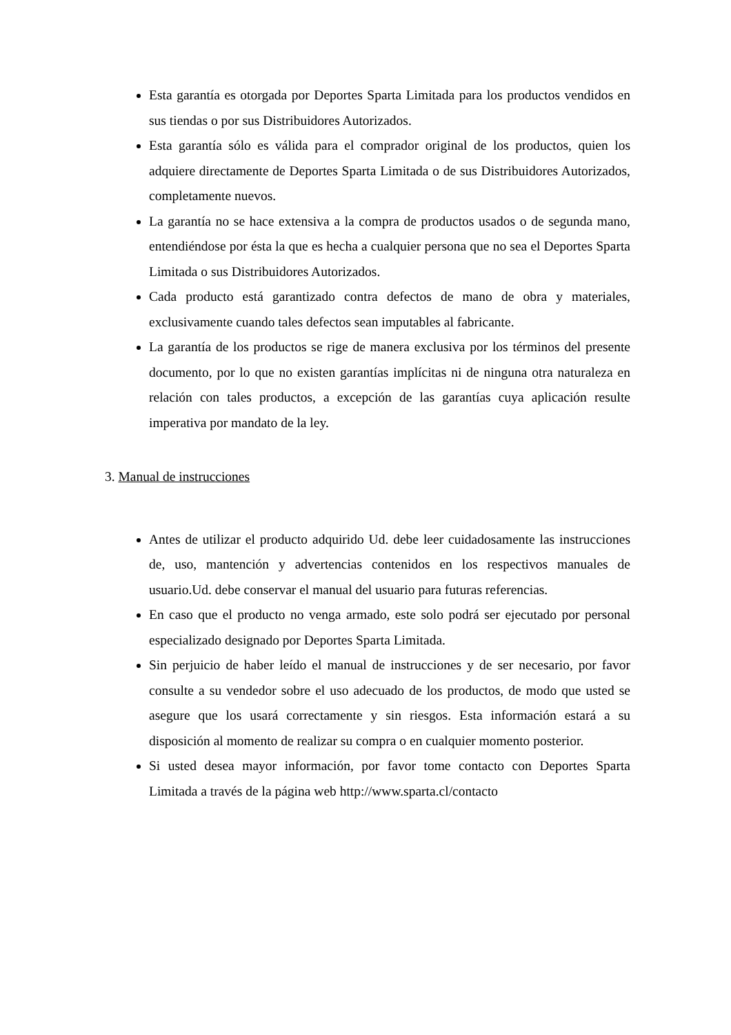Esta garantía es otorgada por Deportes Sparta Limitada para los productos vendidos en sus tiendas o por sus Distribuidores Autorizados.
Esta garantía sólo es válida para el comprador original de los productos, quien los adquiere directamente de Deportes Sparta Limitada o de sus Distribuidores Autorizados, completamente nuevos.
La garantía no se hace extensiva a la compra de productos usados o de segunda mano, entendiéndose por ésta la que es hecha a cualquier persona que no sea el Deportes Sparta Limitada o sus Distribuidores Autorizados.
Cada producto está garantizado contra defectos de mano de obra y materiales, exclusivamente cuando tales defectos sean imputables al fabricante.
La garantía de los productos se rige de manera exclusiva por los términos del presente documento, por lo que no existen garantías implícitas ni de ninguna otra naturaleza en relación con tales productos, a excepción de las garantías cuya aplicación resulte imperativa por mandato de la ley.
3. Manual de instrucciones
Antes de utilizar el producto adquirido Ud. debe leer cuidadosamente las instrucciones de, uso, mantención y advertencias contenidos en los respectivos manuales de usuario.Ud. debe conservar el manual del usuario para futuras referencias.
En caso que el producto no venga armado, este solo podrá ser ejecutado por personal especializado designado por Deportes Sparta Limitada.
Sin perjuicio de haber leído el manual de instrucciones y de ser necesario, por favor consulte a su vendedor sobre el uso adecuado de los productos, de modo que usted se asegure que los usará correctamente y sin riesgos. Esta información estará a su disposición al momento de realizar su compra o en cualquier momento posterior.
Si usted desea mayor información, por favor tome contacto con Deportes Sparta Limitada a través de la página web http://www.sparta.cl/contacto